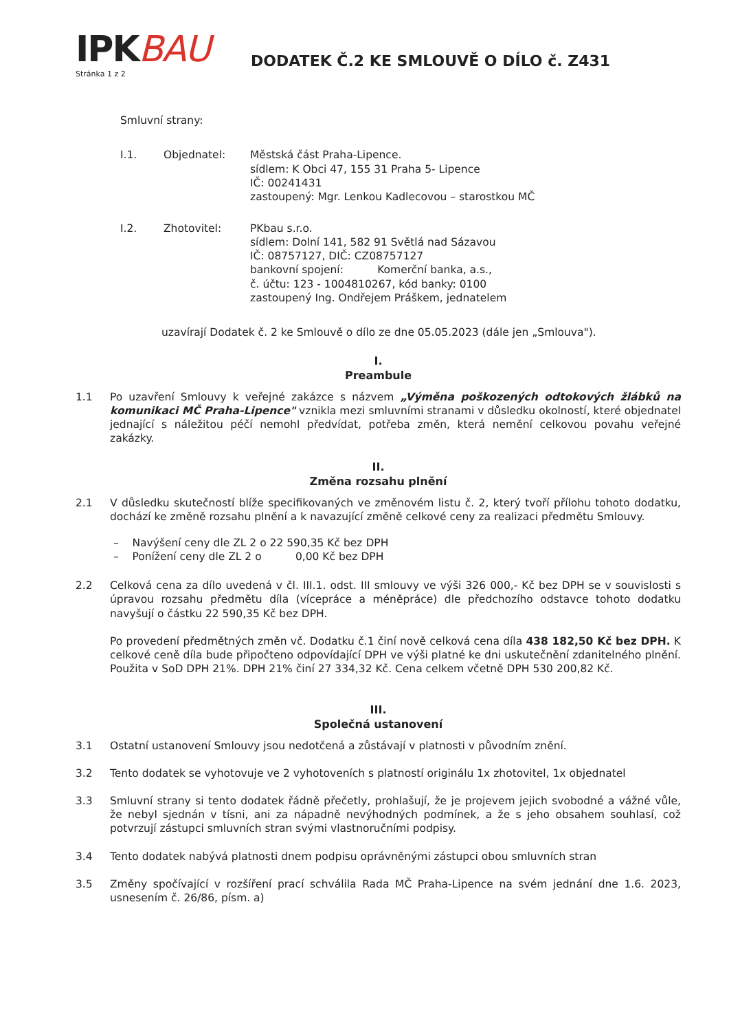IPKBAU
Stránka 1 z 2
DODATEK Č.2 KE SMLOUVĚ O DÍLO č. Z431
Smluvní strany:
I.1. Objednatel: Městská část Praha-Lipence.
sídlem: K Obci 47, 155 31 Praha 5- Lipence
IČ: 00241431
zastoupený: Mgr. Lenkou Kadlecovou – starostkou MČ
I.2. Zhotovitel: PKbau s.r.o.
sídlem: Dolní 141, 582 91 Světlá nad Sázavou
IČ: 08757127, DIČ: CZ08757127
bankovní spojení: Komerční banka, a.s.,
č. účtu: 123 - 1004810267, kód banky: 0100
zastoupený Ing. Ondřejem Práškem, jednatelem
uzavírají Dodatek č. 2 ke Smlouvě o dílo ze dne 05.05.2023 (dále jen „Smlouva").
I.
Preambule
1.1 Po uzavření Smlouvy k veřejné zakázce s názvem „Výměna poškozených odtokových žlábků na komunikaci MČ Praha-Lipence" vznikla mezi smluvními stranami v důsledku okolností, které objednatel jednající s náležitou péčí nemohl předvídat, potřeba změn, která nemění celkovou povahu veřejné zakázky.
II.
Změna rozsahu plnění
2.1 V důsledku skutečností blíže specifikovaných ve změnovém listu č. 2, který tvoří přílohu tohoto dodatku, dochází ke změně rozsahu plnění a k navazující změně celkové ceny za realizaci předmětu Smlouvy.
– Navýšení ceny dle ZL 2 o 22 590,35 Kč bez DPH
– Ponížení ceny dle ZL 2 o 0,00 Kč bez DPH
2.2 Celková cena za dílo uvedená v čl. III.1. odst. III smlouvy ve výši 326 000,- Kč bez DPH se v souvislosti s úpravou rozsahu předmětu díla (vícepráce a méněpráce) dle předchozího odstavce tohoto dodatku navyšují o částku 22 590,35 Kč bez DPH.
Po provedení předmětných změn vč. Dodatku č.1 činí nově celková cena díla 438 182,50 Kč bez DPH. K celkové ceně díla bude připočteno odpovídající DPH ve výši platné ke dni uskutečnění zdanitelného plnění. Použita v SoD DPH 21%. DPH 21% činí 27 334,32 Kč. Cena celkem včetně DPH 530 200,82 Kč.
III.
Společná ustanovení
3.1 Ostatní ustanovení Smlouvy jsou nedotčená a zůstávají v platnosti v původním znění.
3.2 Tento dodatek se vyhotovuje ve 2 vyhotoveních s platností originálu 1x zhotovitel, 1x objednatel
3.3 Smluvní strany si tento dodatek řádně přečetly, prohlašují, že je projevem jejich svobodné a vážné vůle, že nebyl sjednán v tísni, ani za nápadně nevýhodných podmínek, a že s jeho obsahem souhlasí, což potvrzují zástupci smluvních stran svými vlastnoručními podpisy.
3.4 Tento dodatek nabývá platnosti dnem podpisu oprávněnými zástupci obou smluvních stran
3.5 Změny spočívající v rozšíření prací schválila Rada MČ Praha-Lipence na svém jednání dne 1.6. 2023, usnesením č. 26/86, písm. a)